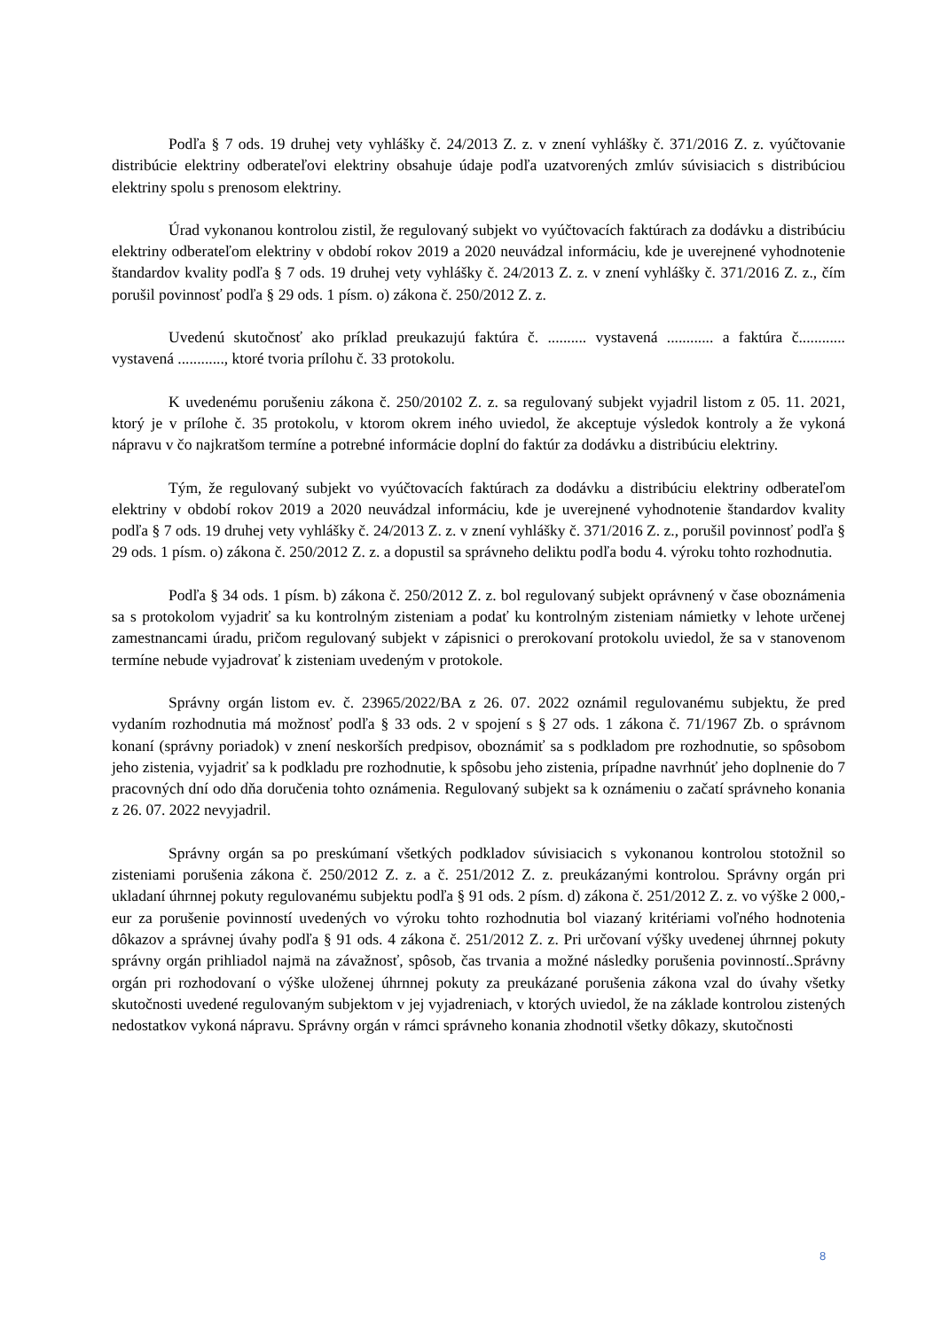Podľa § 7 ods. 19 druhej vety vyhlášky č. 24/2013 Z. z. v znení vyhlášky č. 371/2016 Z. z. vyúčtovanie distribúcie elektriny odberateľovi elektriny obsahuje údaje podľa uzatvorených zmlúv súvisiacich s distribúciou elektriny spolu s prenosom elektriny.
Úrad vykonanou kontrolou zistil, že regulovaný subjekt vo vyúčtovacích faktúrach za dodávku a distribúciu elektriny odberateľom elektriny v období rokov 2019 a 2020 neuvádzal informáciu, kde je uverejnené vyhodnotenie štandardov kvality podľa § 7 ods. 19 druhej vety vyhlášky č. 24/2013 Z. z. v znení vyhlášky č. 371/2016 Z. z., čím porušil povinnosť podľa § 29 ods. 1 písm. o) zákona č. 250/2012 Z. z.
Uvedenú skutočnosť ako príklad preukazujú faktúra č. .......... vystavená ............ a faktúra č............ vystavená ............, ktoré tvoria prílohu č. 33 protokolu.
K uvedenému porušeniu zákona č. 250/20102 Z. z. sa regulovaný subjekt vyjadril listom z 05. 11. 2021, ktorý je v prílohe č. 35 protokolu, v ktorom okrem iného uviedol, že akceptuje výsledok kontroly a že vykoná nápravu v čo najkratšom termíne a potrebné informácie doplní do faktúr za dodávku a distribúciu elektriny.
Tým, že regulovaný subjekt vo vyúčtovacích faktúrach za dodávku a distribúciu elektriny odberateľom elektriny v období rokov 2019 a 2020 neuvádzal informáciu, kde je uverejnené vyhodnotenie štandardov kvality podľa § 7 ods. 19 druhej vety vyhlášky č. 24/2013 Z. z. v znení vyhlášky č. 371/2016 Z. z., porušil povinnosť podľa § 29 ods. 1 písm. o) zákona č. 250/2012 Z. z. a dopustil sa správneho deliktu podľa bodu 4. výroku tohto rozhodnutia.
Podľa § 34 ods. 1 písm. b) zákona č. 250/2012 Z. z. bol regulovaný subjekt oprávnený v čase oboznámenia sa s protokolom vyjadriť sa ku kontrolným zisteniam a podať ku kontrolným zisteniam námietky v lehote určenej zamestnancami úradu, pričom regulovaný subjekt v zápisnici o prerokovaní protokolu uviedol, že sa v stanovenom termíne nebude vyjadrovať k zisteniam uvedeným v protokole.
Správny orgán listom ev. č. 23965/2022/BA z 26. 07. 2022 oznámil regulovanému subjektu, že pred vydaním rozhodnutia má možnosť podľa § 33 ods. 2 v spojení s § 27 ods. 1 zákona č. 71/1967 Zb. o správnom konaní (správny poriadok) v znení neskorších predpisov, oboznámiť sa s podkladom pre rozhodnutie, so spôsobom jeho zistenia, vyjadriť sa k podkladu pre rozhodnutie, k spôsobu jeho zistenia, prípadne navrhnúť jeho doplnenie do 7 pracovných dní odo dňa doručenia tohto oznámenia. Regulovaný subjekt sa k oznámeniu o začatí správneho konania z 26. 07. 2022 nevyjadril.
Správny orgán sa po preskúmaní všetkých podkladov súvisiacich s vykonanou kontrolou stotožnil so zisteniami porušenia zákona č. 250/2012 Z. z. a č. 251/2012 Z. z. preukázanými kontrolou. Správny orgán pri ukladaní úhrnnej pokuty regulovanému subjektu podľa § 91 ods. 2 písm. d) zákona č. 251/2012 Z. z. vo výške 2 000,- eur za porušenie povinností uvedených vo výroku tohto rozhodnutia bol viazaný kritériami voľného hodnotenia dôkazov a správnej úvahy podľa § 91 ods. 4 zákona č. 251/2012 Z. z. Pri určovaní výšky uvedenej úhrnnej pokuty správny orgán prihliadol najmä na závažnosť, spôsob, čas trvania a možné následky porušenia povinností..Správny orgán pri rozhodovaní o výške uloženej úhrnnej pokuty za preukázané porušenia zákona vzal do úvahy všetky skutočnosti uvedené regulovaným subjektom v jej vyjadreniach, v ktorých uviedol, že na základe kontrolou zistených nedostatkov vykoná nápravu. Správny orgán v rámci správneho konania zhodnotil všetky dôkazy, skutočnosti
8